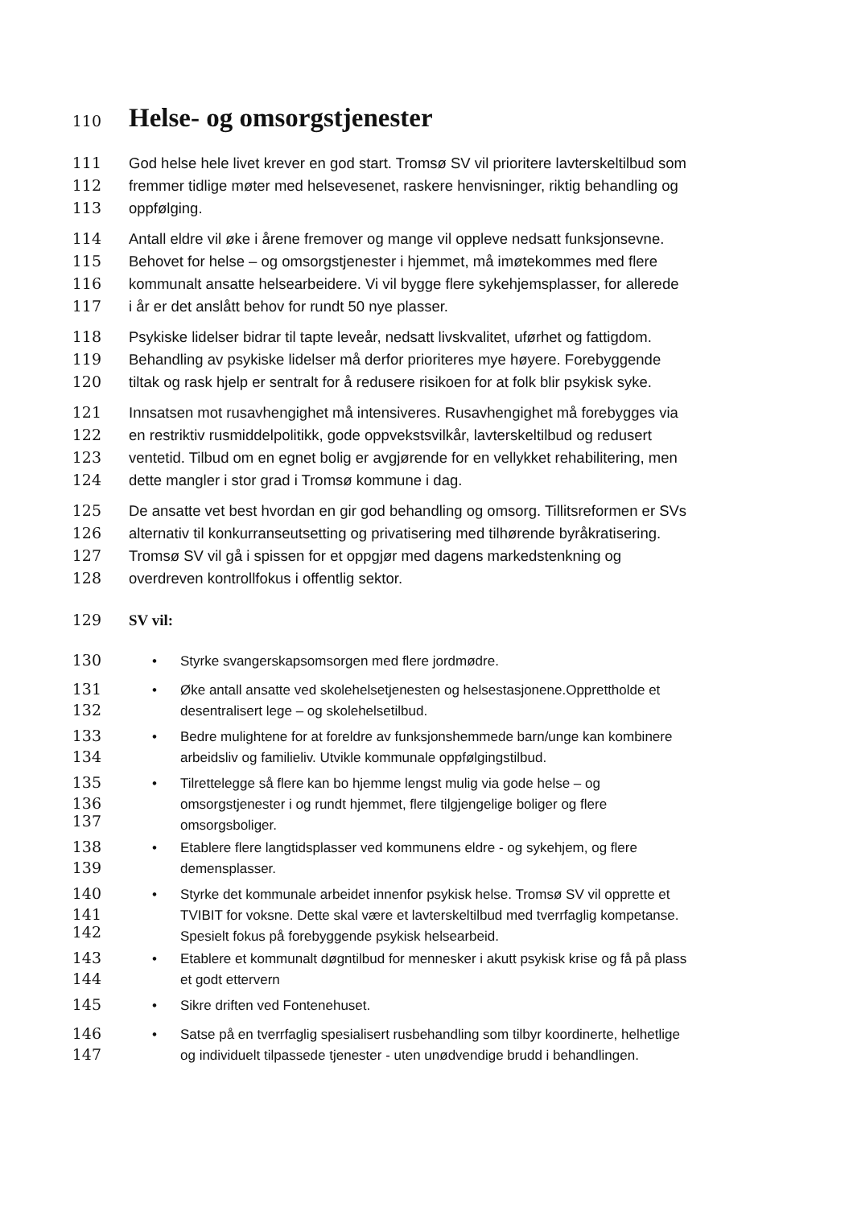110
Helse- og omsorgstjenester
111 God helse hele livet krever en god start. Tromsø SV vil prioritere lavterskeltilbud som
112 fremmer tidlige møter med helsevesenet, raskere henvisninger, riktig behandling og
113 oppfølging.
114 Antall eldre vil øke i årene fremover og mange vil oppleve nedsatt funksjonsevne.
115 Behovet for helse – og omsorgstjenester i hjemmet, må imøtekommes med flere
116 kommunalt ansatte helsearbeidere. Vi vil bygge flere sykehjemsplasser, for allerede
117 i år er det anslått behov for rundt 50 nye plasser.
118 Psykiske lidelser bidrar til tapte leveår, nedsatt livskvalitet, uførhet og fattigdom.
119 Behandling av psykiske lidelser må derfor prioriteres mye høyere. Forebyggende
120 tiltak og rask hjelp er sentralt for å redusere risikoen for at folk blir psykisk syke.
121 Innsatsen mot rusavhengighet må intensiveres. Rusavhengighet må forebygges via
122 en restriktiv rusmiddelpolitikk, gode oppvekstsvilkår, lavterskeltilbud og redusert
123 ventetid. Tilbud om en egnet bolig er avgjørende for en vellykket rehabilitering, men
124 dette mangler i stor grad i Tromsø kommune i dag.
125 De ansatte vet best hvordan en gir god behandling og omsorg. Tillitsreformen er SVs
126 alternativ til konkurranseutsetting og privatisering med tilhørende byråkratisering.
127 Tromsø SV vil gå i spissen for et oppgjør med dagens markedstenkning og
128 overdreven kontrollfokus i offentlig sektor.
129 SV vil:
130 • Styrke svangerskapsomsorgen med flere jordmødre.
131 • Øke antall ansatte ved skolehelsetjenesten og helsestasjonene.Opprettholde et
desentralisert lege – og skolehelsetilbud.
132
133 • Bedre mulightene for at foreldre av funksjonshemmede barn/unge kan kombinere
arbeidsliv og familieliv. Utvikle kommunale oppfølgingstilbud.
134
135 • Tilrettelegge så flere kan bo hjemme lengst mulig via gode helse – og
omsorgstjenester i og rundt hjemmet, flere tilgjengelige boliger og flere
omsorgsboliger.
136
137
138 • Etablere flere langtidsplasser ved kommunens eldre - og sykehjem, og flere
demensplasser.
139
140 • Styrke det kommunale arbeidet innenfor psykisk helse. Tromsø SV vil opprette et
TVIBIT for voksne. Dette skal være et lavterskeltilbud med tverrfaglig kompetanse.
Spesielt fokus på forebyggende psykisk helsearbeid.
141
142
143 • Etablere et kommunalt døgntilbud for mennesker i akutt psykisk krise og få på plass
et godt ettervern
144
145 • Sikre driften ved Fontenehuset.
146 • Satse på en tverrfaglig spesialisert rusbehandling som tilbyr koordinerte, helhetlige
og individuelt tilpassede tjenester - uten unødvendige brudd i behandlingen.
147